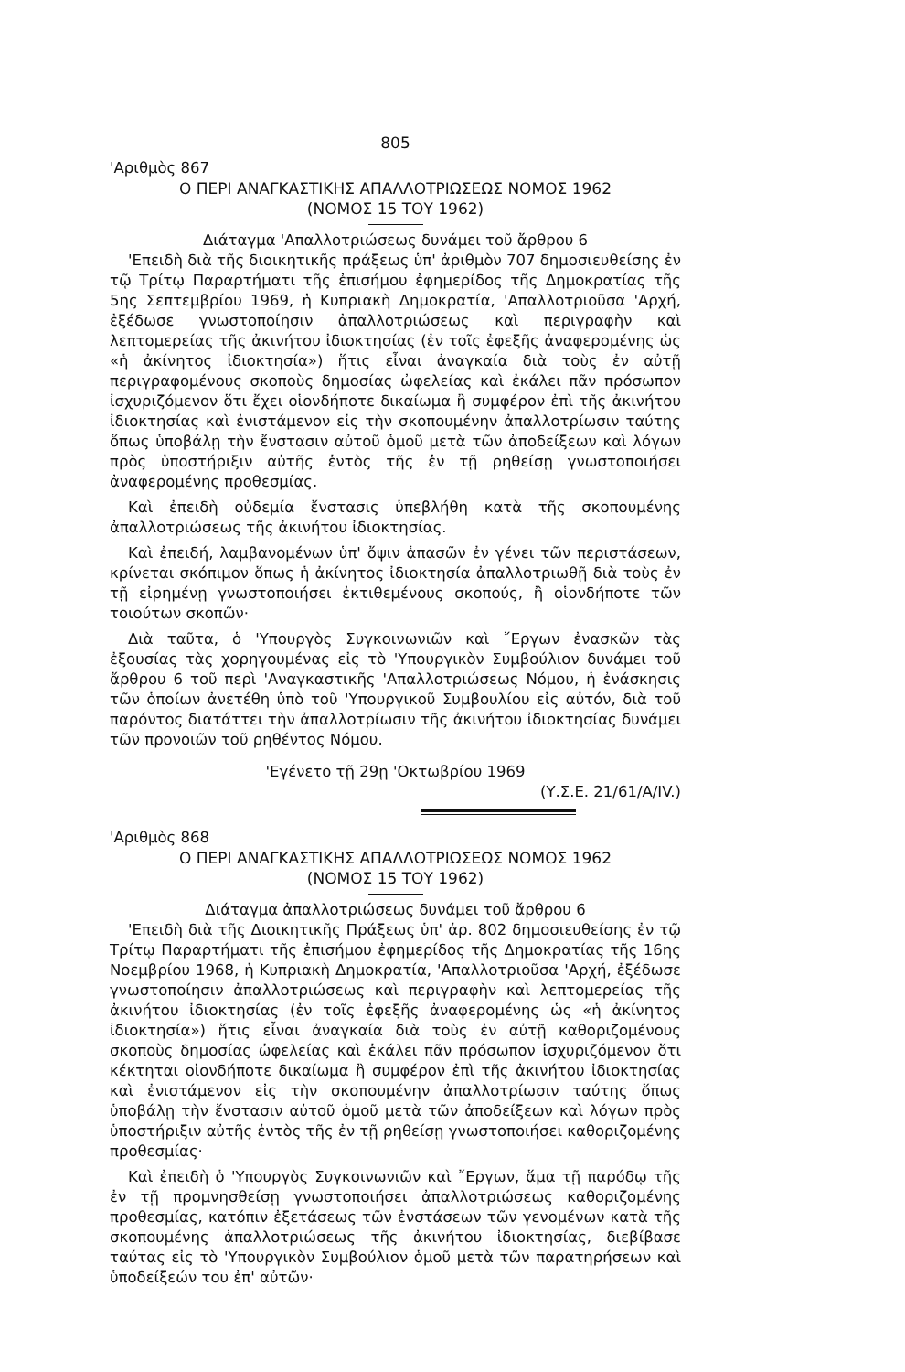805
'Αριθμὸς 867
Ο ΠΕΡΙ ΑΝΑΓΚΑΣΤΙΚΗΣ ΑΠΑΛΛΟΤΡΙΩΣΕΩΣ ΝΟΜΟΣ 1962
(ΝΟΜΟΣ 15 ΤΟΥ 1962)
Διάταγμα 'Απαλλοτριώσεως δυνάμει τοῦ ἄρθρου 6
'Επειδὴ διὰ τῆς διοικητικῆς πράξεως ὑπ' ἀριθμὸν 707 δημοσιευθείσης ἐν τῷ Τρίτῳ Παραρτήματι τῆς ἐπισήμου ἐφημερίδος τῆς Δημοκρατίας τῆς 5ης Σεπτεμβρίου 1969, ἡ Κυπριακὴ Δημοκρατία, 'Απαλλοτριοῦσα 'Αρχή, ἐξέδωσε γνωστοποίησιν ἀπαλλοτριώσεως καὶ περιγραφὴν καὶ λεπτομερείας τῆς ἀκινήτου ἰδιοκτησίας (ἐν τοῖς ἐφεξῆς ἀναφερομένης ὡς «ἡ ἀκίνητος ἰδιοκτησία») ἥτις εἶναι ἀναγκαία διὰ τοὺς ἐν αὐτῇ περιγραφομένους σκοποὺς δημοσίας ὠφελείας καὶ ἐκάλει πᾶν πρόσωπον ἰσχυριζόμενον ὅτι ἔχει οἱονδήποτε δικαίωμα ἢ συμφέρον ἐπὶ τῆς ἀκινήτου ἰδιοκτησίας καὶ ἐνιστάμενον εἰς τὴν σκοπουμένην ἀπαλλοτρίωσιν ταύτης ὅπως ὑποβάλῃ τὴν ἔνστασιν αὐτοῦ ὁμοῦ μετὰ τῶν ἀποδείξεων καὶ λόγων πρὸς ὑποστήριξιν αὐτῆς ἐντὸς τῆς ἐν τῇ ρηθείσῃ γνωστοποιήσει ἀναφερομένης προθεσμίας.
Καὶ ἐπειδὴ οὐδεμία ἔνστασις ὑπεβλήθη κατὰ τῆς σκοπουμένης ἀπαλλοτριώσεως τῆς ἀκινήτου ἰδιοκτησίας.
Καὶ ἐπειδή, λαμβανομένων ὑπ' ὄψιν ἁπασῶν ἐν γένει τῶν περιστάσεων, κρίνεται σκόπιμον ὅπως ἡ ἀκίνητος ἰδιοκτησία ἀπαλλοτριωθῇ διὰ τοὺς ἐν τῇ εἰρημένῃ γνωστοποιήσει ἐκτιθεμένους σκοπούς, ἢ οἱονδήποτε τῶν τοιούτων σκοπῶν·
Διὰ ταῦτα, ὁ 'Υπουργὸς Συγκοινωνιῶν καὶ ῎Εργων ἐνασκῶν τὰς ἐξουσίας τὰς χορηγουμένας εἰς τὸ 'Υπουργικὸν Συμβούλιον δυνάμει τοῦ ἄρθρου 6 τοῦ περὶ 'Αναγκαστικῆς 'Απαλλοτριώσεως Νόμου, ἡ ἐνάσκησις τῶν ὁποίων ἀνετέθη ὑπὸ τοῦ 'Υπουργικοῦ Συμβουλίου εἰς αὐτόν, διὰ τοῦ παρόντος διατάττει τὴν ἀπαλλοτρίωσιν τῆς ἀκινήτου ἰδιοκτησίας δυνάμει τῶν προνοιῶν τοῦ ρηθέντος Νόμου.
'Εγένετο τῇ 29ῃ 'Οκτωβρίου 1969
(Υ.Σ.Ε. 21/61/Α/ΙV.)
'Αριθμὸς 868
Ο ΠΕΡΙ ΑΝΑΓΚΑΣΤΙΚΗΣ ΑΠΑΛΛΟΤΡΙΩΣΕΩΣ ΝΟΜΟΣ 1962
(ΝΟΜΟΣ 15 ΤΟΥ 1962)
Διάταγμα ἀπαλλοτριώσεως δυνάμει τοῦ ἄρθρου 6
'Επειδὴ διὰ τῆς Διοικητικῆς Πράξεως ὑπ' ἀρ. 802 δημοσιευθείσης ἐν τῷ Τρίτῳ Παραρτήματι τῆς ἐπισήμου ἐφημερίδος τῆς Δημοκρατίας τῆς 16ης Νοεμβρίου 1968, ἡ Κυπριακὴ Δημοκρατία, 'Απαλλοτριοῦσα 'Αρχή, ἐξέδωσε γνωστοποίησιν ἀπαλλοτριώσεως καὶ περιγραφὴν καὶ λεπτομερείας τῆς ἀκινήτου ἰδιοκτησίας (ἐν τοῖς ἐφεξῆς ἀναφερομένης ὡς «ἡ ἀκίνητος ἰδιοκτησία») ἥτις εἶναι ἀναγκαία διὰ τοὺς ἐν αὐτῇ καθοριζομένους σκοποὺς δημοσίας ὠφελείας καὶ ἐκάλει πᾶν πρόσωπον ἰσχυριζόμενον ὅτι κέκτηται οἱονδήποτε δικαίωμα ἢ συμφέρον ἐπὶ τῆς ἀκινήτου ἰδιοκτησίας καὶ ἐνιστάμενον εἰς τὴν σκοπουμένην ἀπαλλοτρίωσιν ταύτης ὅπως ὑποβάλῃ τὴν ἔνστασιν αὐτοῦ ὁμοῦ μετὰ τῶν ἀποδείξεων καὶ λόγων πρὸς ὑποστήριξιν αὐτῆς ἐντὸς τῆς ἐν τῇ ρηθείσῃ γνωστοποιήσει καθοριζομένης προθεσμίας·
Καὶ ἐπειδὴ ὁ 'Υπουργὸς Συγκοινωνιῶν καὶ ῎Εργων, ἅμα τῇ παρόδῳ τῆς ἐν τῇ προμνησθείσῃ γνωστοποιήσει ἀπαλλοτριώσεως καθοριζομένης προθεσμίας, κατόπιν ἐξετάσεως τῶν ἐνστάσεων τῶν γενομένων κατὰ τῆς σκοπουμένης ἀπαλλοτριώσεως τῆς ἀκινήτου ἰδιοκτησίας, διεβίβασε ταύτας εἰς τὸ 'Υπουργικὸν Συμβούλιον ὁμοῦ μετὰ τῶν παρατηρήσεων καὶ ὑποδείξεών του ἐπ' αὐτῶν·